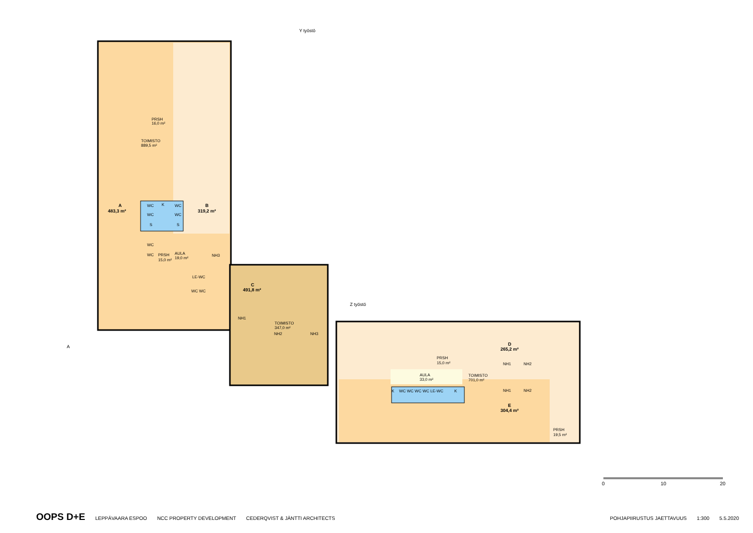A
483,3 m²
B
319,2 m²
C
491,8 m²
D
265,2 m²
E
304,4 m²
TOIMISTO
889,5 m²
PRSH
16,0 m²
WC
K
WC
WC
WC
S
S
WC
WC
PRSH
15,0 m²
AULA
19,0 m²
NH3
LE-WC
WC WC
NH1
TOIMISTO
347,0 m²
NH2
NH3
PRSH
15,0 m²
AULA
33,0 m²
TOIMISTO
701,0 m²
NH1
NH2
NH1
NH2
K
WC WC WC WC LE-WC
K
PRSH
19,5 m²
Y työstö
Z työstö
A
0
10
20
OOPS D+E LEPPÄVAARA ESPOO NCC PROPERTY DEVELOPMENT CEDERQVIST & JÄNTTI ARCHITECTS POHJAPIIRUSTUS JAETTAVUUS 1:300 5.5.2020